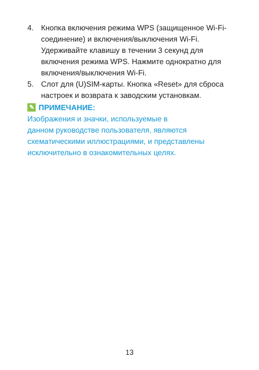4. Кнопка включения режима WPS (защищенное Wi-Fi-соединение) и включения/выключения Wi-Fi. Удерживайте клавишу в течении 3 секунд для включения режима WPS. Нажмите однократно для включения/выключения Wi-Fi.
5. Слот для (U)SIM-карты. Кнопка «Reset» для сброса настроек и возврата к заводским установкам.
✎ ПРИМЕЧАНИЕ:
Изображения и значки, используемые в
данном руководстве пользователя, являются схематическими иллюстрациями, и представлены исключительно в ознакомительных целях.
13